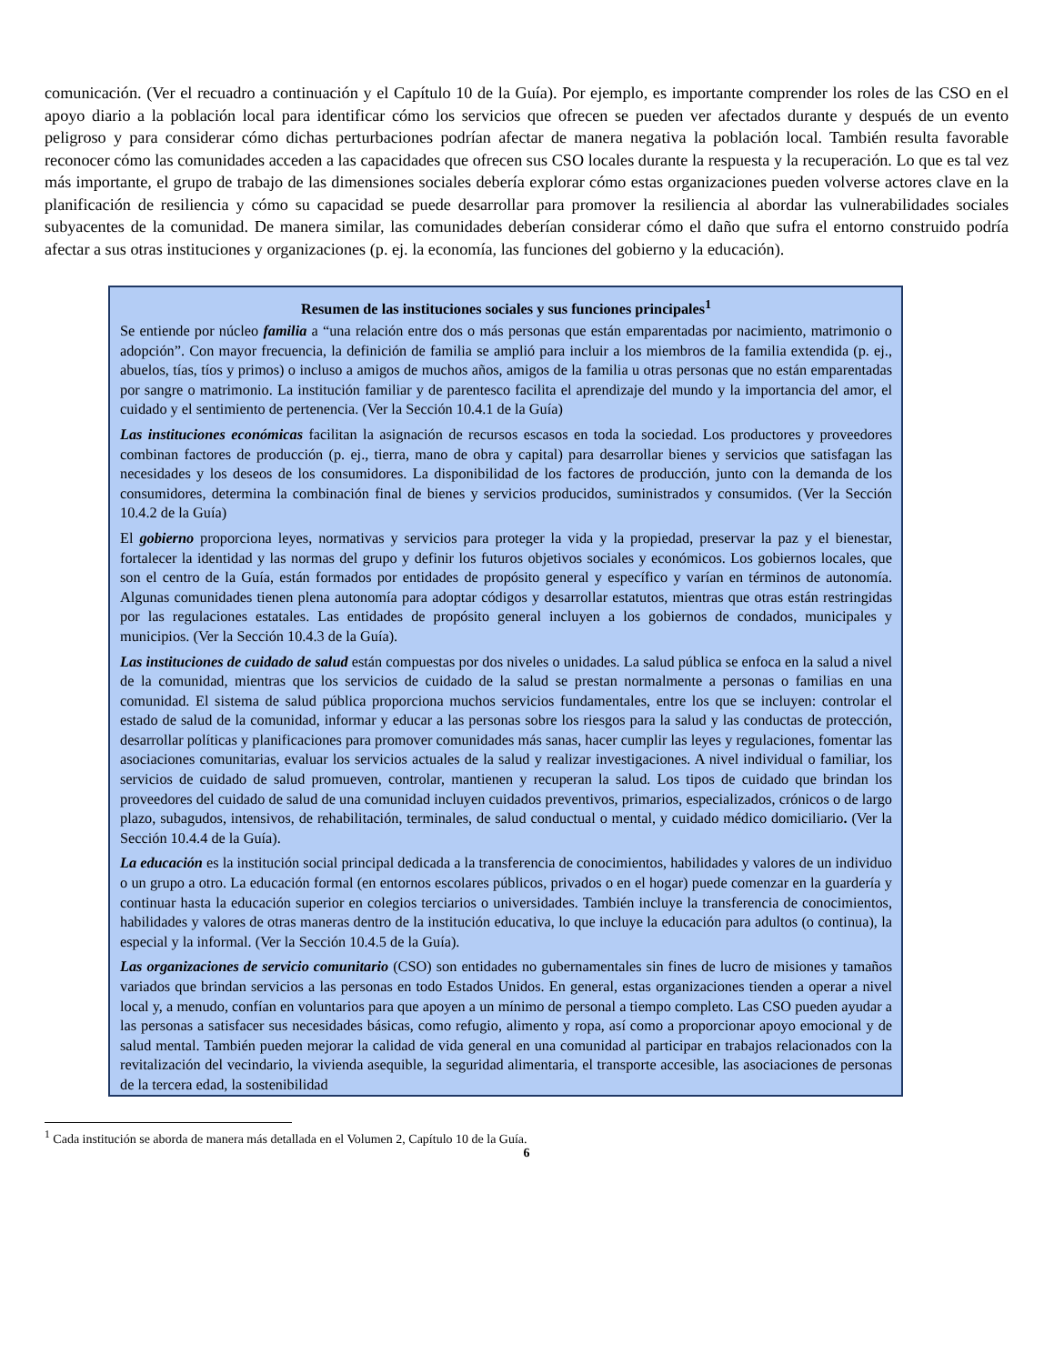comunicación. (Ver el recuadro a continuación y el Capítulo 10 de la Guía). Por ejemplo, es importante comprender los roles de las CSO en el apoyo diario a la población local para identificar cómo los servicios que ofrecen se pueden ver afectados durante y después de un evento peligroso y para considerar cómo dichas perturbaciones podrían afectar de manera negativa la población local. También resulta favorable reconocer cómo las comunidades acceden a las capacidades que ofrecen sus CSO locales durante la respuesta y la recuperación. Lo que es tal vez más importante, el grupo de trabajo de las dimensiones sociales debería explorar cómo estas organizaciones pueden volverse actores clave en la planificación de resiliencia y cómo su capacidad se puede desarrollar para promover la resiliencia al abordar las vulnerabilidades sociales subyacentes de la comunidad. De manera similar, las comunidades deberían considerar cómo el daño que sufra el entorno construido podría afectar a sus otras instituciones y organizaciones (p. ej. la economía, las funciones del gobierno y la educación).
Resumen de las instituciones sociales y sus funciones principales<sup>1</sup>
Se entiende por núcleo familia a “una relación entre dos o más personas que están emparentadas por nacimiento, matrimonio o adopción”. Con mayor frecuencia, la definición de familia se amplió para incluir a los miembros de la familia extendida (p. ej., abuelos, tías, tíos y primos) o incluso a amigos de muchos años, amigos de la familia u otras personas que no están emparentadas por sangre o matrimonio. La institución familiar y de parentesco facilita el aprendizaje del mundo y la importancia del amor, el cuidado y el sentimiento de pertenencia. (Ver la Sección 10.4.1 de la Guía)
Las instituciones económicas facilitan la asignación de recursos escasos en toda la sociedad. Los productores y proveedores combinan factores de producción (p. ej., tierra, mano de obra y capital) para desarrollar bienes y servicios que satisfagan las necesidades y los deseos de los consumidores. La disponibilidad de los factores de producción, junto con la demanda de los consumidores, determina la combinación final de bienes y servicios producidos, suministrados y consumidos. (Ver la Sección 10.4.2 de la Guía)
El gobierno proporciona leyes, normativas y servicios para proteger la vida y la propiedad, preservar la paz y el bienestar, fortalecer la identidad y las normas del grupo y definir los futuros objetivos sociales y económicos. Los gobiernos locales, que son el centro de la Guía, están formados por entidades de propósito general y específico y varían en términos de autonomía. Algunas comunidades tienen plena autonomía para adoptar códigos y desarrollar estatutos, mientras que otras están restringidas por las regulaciones estatales. Las entidades de propósito general incluyen a los gobiernos de condados, municipales y municipios. (Ver la Sección 10.4.3 de la Guía).
Las instituciones de cuidado de salud están compuestas por dos niveles o unidades. La salud pública se enfoca en la salud a nivel de la comunidad, mientras que los servicios de cuidado de la salud se prestan normalmente a personas o familias en una comunidad. El sistema de salud pública proporciona muchos servicios fundamentales, entre los que se incluyen: controlar el estado de salud de la comunidad, informar y educar a las personas sobre los riesgos para la salud y las conductas de protección, desarrollar políticas y planificaciones para promover comunidades más sanas, hacer cumplir las leyes y regulaciones, fomentar las asociaciones comunitarias, evaluar los servicios actuales de la salud y realizar investigaciones. A nivel individual o familiar, los servicios de cuidado de salud promueven, controlar, mantienen y recuperan la salud. Los tipos de cuidado que brindan los proveedores del cuidado de salud de una comunidad incluyen cuidados preventivos, primarios, especializados, crónicos o de largo plazo, subagudos, intensivos, de rehabilitación, terminales, de salud conductual o mental, y cuidado médico domiciliario. (Ver la Sección 10.4.4 de la Guía).
La educación es la institución social principal dedicada a la transferencia de conocimientos, habilidades y valores de un individuo o un grupo a otro. La educación formal (en entornos escolares públicos, privados o en el hogar) puede comenzar en la guardería y continuar hasta la educación superior en colegios terciarios o universidades. También incluye la transferencia de conocimientos, habilidades y valores de otras maneras dentro de la institución educativa, lo que incluye la educación para adultos (o continua), la especial y la informal. (Ver la Sección 10.4.5 de la Guía).
Las organizaciones de servicio comunitario (CSO) son entidades no gubernamentales sin fines de lucro de misiones y tamaños variados que brindan servicios a las personas en todo Estados Unidos. En general, estas organizaciones tienden a operar a nivel local y, a menudo, confían en voluntarios para que apoyen a un mínimo de personal a tiempo completo. Las CSO pueden ayudar a las personas a satisfacer sus necesidades básicas, como refugio, alimento y ropa, así como a proporcionar apoyo emocional y de salud mental. También pueden mejorar la calidad de vida general en una comunidad al participar en trabajos relacionados con la revitalización del vecindario, la vivienda asequible, la seguridad alimentaria, el transporte accesible, las asociaciones de personas de la tercera edad, la sostenibilidad
<sup>1</sup> Cada institución se aborda de manera más detallada en el Volumen 2, Capítulo 10 de la Guía.
6